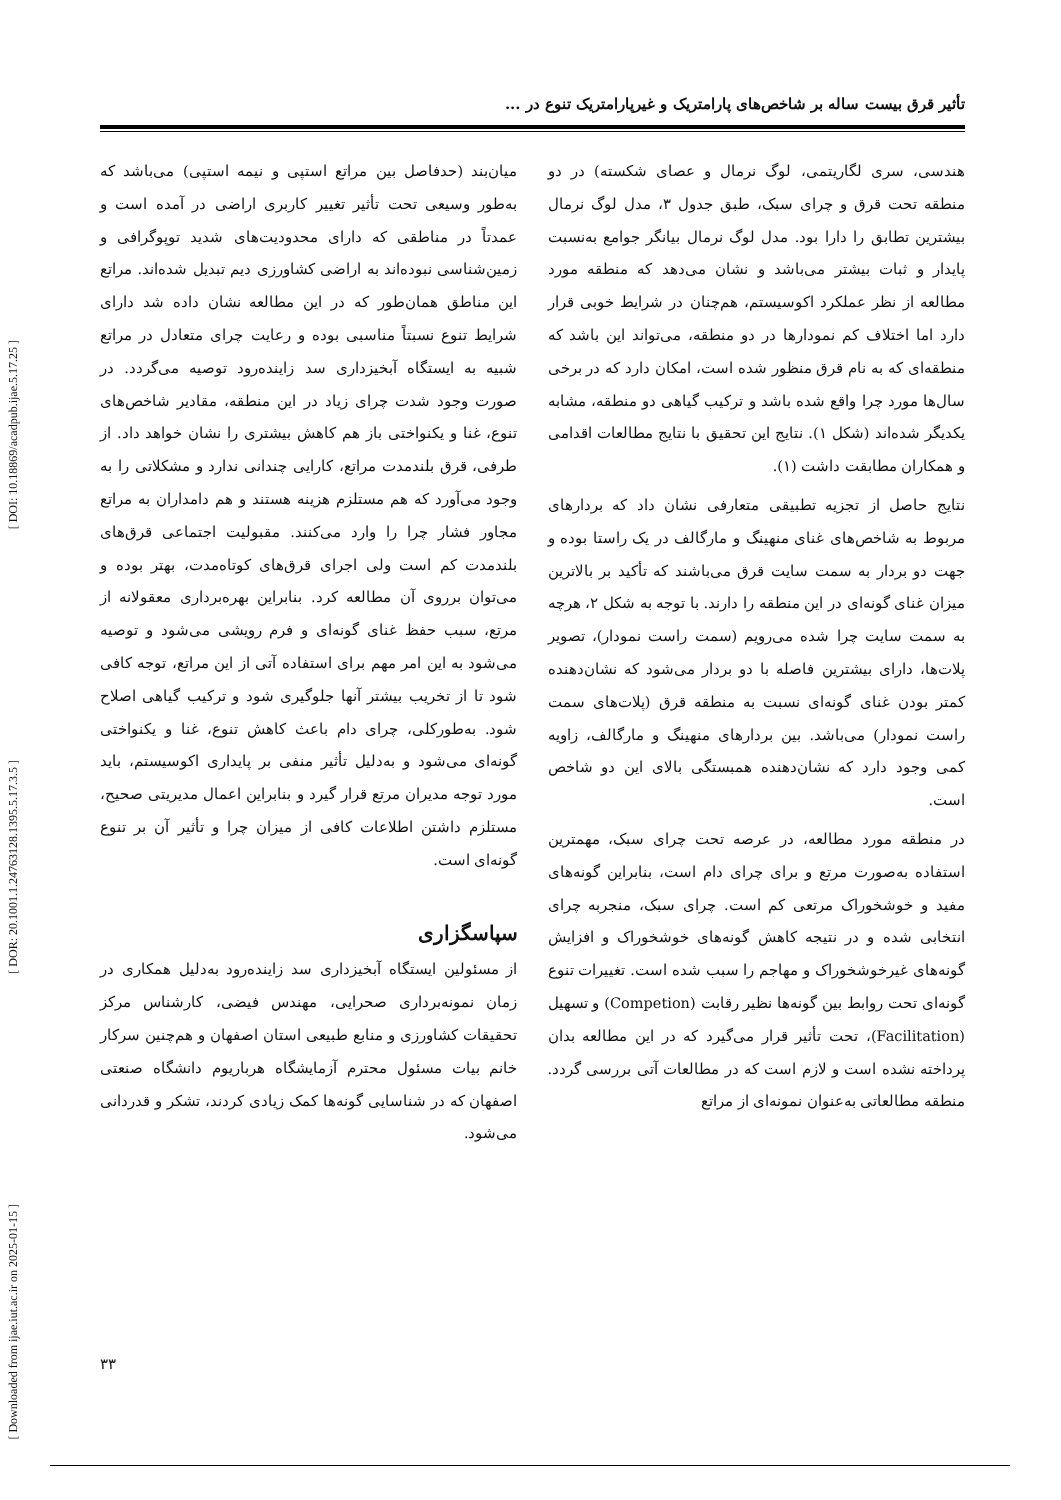[ DOI: 10.18869/acadpub.ijae.5.17.25 ]
[ DOR: 20.1001.1.24763128.1395.5.17.3.5 ]
[ Downloaded from ijae.iut.ac.ir on 2025-01-15 ]
تأثیر قرق بیست ساله بر شاخص‌های پارامتریک و غیرپارامتریک تنوع در ...
هندسی، سری لگاریتمی، لوگ نرمال و عصای شکسته) در دو منطقه تحت قرق و چرای سبک، طبق جدول ۳، مدل لوگ نرمال بیشترین تطابق را دارا بود. مدل لوگ نرمال بیانگر جوامع به‌نسبت پایدار و ثبات بیشتر می‌باشد و نشان می‌دهد که منطقه مورد مطالعه از نظر عملکرد اکوسیستم، هم‌چنان در شرایط خوبی قرار دارد اما اختلاف کم نمودارها در دو منطقه، می‌تواند این باشد که منطقه‌ای که به نام قرق منظور شده است، امکان دارد که در برخی سال‌ها مورد چرا واقع شده باشد و ترکیب گیاهی دو منطقه، مشابه یکدیگر شده‌اند (شکل ۱). نتایج این تحقیق با نتایج مطالعات اقدامی و همکاران مطابقت داشت (۱).
نتایج حاصل از تجزیه تطبیقی متعارفی نشان داد که بردارهای مربوط به شاخص‌های غنای منهینگ و مارگالف در یک راستا بوده و جهت دو بردار به سمت سایت قرق می‌باشند که تأکید بر بالاترین میزان غنای گونه‌ای در این منطقه را دارند. با توجه به شکل ۲، هرچه به سمت سایت چرا شده می‌رویم (سمت راست نمودار)، تصویر پلات‌ها، دارای بیشترین فاصله با دو بردار می‌شود که نشان‌دهنده کمتر بودن غنای گونه‌ای نسبت به منطقه قرق (پلات‌های سمت راست نمودار) می‌باشد. بین بردارهای منهینگ و مارگالف، زاویه کمی وجود دارد که نشان‌دهنده همبستگی بالای این دو شاخص است.
در منطقه مورد مطالعه، در عرصه تحت چرای سبک، مهمترین استفاده به‌صورت مرتع و برای چرای دام است، بنابراین گونه‌های مفید و خوشخوراک مرتعی کم است. چرای سبک، منجربه چرای انتخابی شده و در نتیجه کاهش گونه‌های خوشخوراک و افزایش گونه‌های غیرخوشخوراک و مهاجم را سبب شده است. تغییرات تنوع گونه‌ای تحت روابط بین گونه‌ها نظیر رقابت (Competion) و تسهیل (Facilitation)، تحت تأثیر قرار می‌گیرد که در این مطالعه بدان پرداخته نشده است و لازم است که در مطالعات آتی بررسی گردد. منطقه مطالعاتی به‌عنوان نمونه‌ای از مراتع
میان‌بند (حدفاصل بین مراتع استپی و نیمه استپی) می‌باشد که به‌طور وسیعی تحت تأثیر تغییر کاربری اراضی در آمده است و عمدتاً در مناطقی که دارای محدودیت‌های شدید توپوگرافی و زمین‌شناسی نبوده‌اند به اراضی کشاورزی دیم تبدیل شده‌اند. مراتع این مناطق همان‌طور که در این مطالعه نشان داده شد دارای شرایط تنوع نسبتاً مناسبی بوده و رعایت چرای متعادل در مراتع شبیه به ایستگاه آبخیزداری سد زاینده‌رود توصیه می‌گردد. در صورت وجود شدت چرای زیاد در این منطقه، مقادیر شاخص‌های تنوع، غنا و یکنواختی باز هم کاهش بیشتری را نشان خواهد داد. از طرفی، قرق بلندمدت مراتع، کارایی چندانی ندارد و مشکلاتی را به وجود می‌آورد که هم مستلزم هزینه هستند و هم دامداران به مراتع مجاور فشار چرا را وارد می‌کنند. مقبولیت اجتماعی قرق‌های بلندمدت کم است ولی اجرای قرق‌های کوتاه‌مدت، بهتر بوده و می‌توان برروی آن مطالعه کرد. بنابراین بهره‌برداری معقولانه از مرتع، سبب حفظ غنای گونه‌ای و فرم رویشی می‌شود و توصیه می‌شود به این امر مهم برای استفاده آتی از این مراتع، توجه کافی شود تا از تخریب بیشتر آنها جلوگیری شود و ترکیب گیاهی اصلاح شود. به‌طورکلی، چرای دام باعث کاهش تنوع، غنا و یکنواختی گونه‌ای می‌شود و به‌دلیل تأثیر منفی بر پایداری اکوسیستم، باید مورد توجه مدیران مرتع قرار گیرد و بنابراین اعمال مدیریتی صحیح، مستلزم داشتن اطلاعات کافی از میزان چرا و تأثیر آن بر تنوع گونه‌ای است.
سپاسگزاری
از مسئولین ایستگاه آبخیزداری سد زاینده‌رود به‌دلیل همکاری در زمان نمونه‌برداری صحرایی، مهندس فیضی، کارشناس مرکز تحقیقات کشاورزی و منابع طبیعی استان اصفهان و هم‌چنین سرکار خانم بیات مسئول محترم آزمایشگاه هرباریوم دانشگاه صنعتی اصفهان که در شناسایی گونه‌ها کمک زیادی کردند، تشکر و قدردانی می‌شود.
۳۳